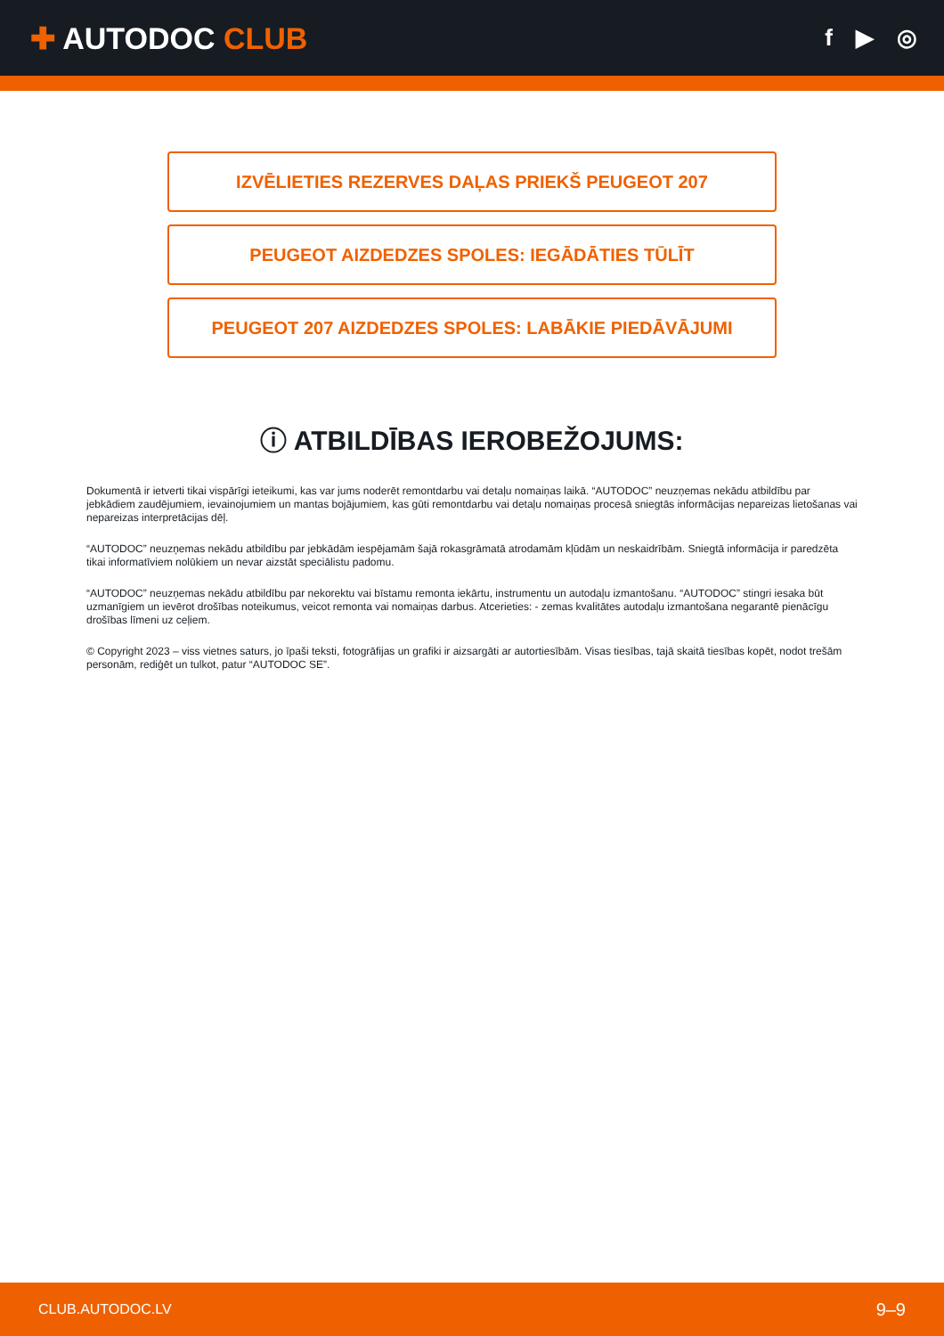✚ AUTODOC CLUB
f ▶ ◎
IZVĒLIETIES REZERVES DAĻAS PRIEKŠ PEUGEOT 207
PEUGEOT AIZDEDZES SPOLES: IEGĀDĀTIES TŪLĪT
PEUGEOT 207 AIZDEDZES SPOLES: LABĀKIE PIEDĀVĀJUMI
ⓘ ATBILDĪBAS IEROBEŽOJUMS:
Dokumentā ir ietverti tikai vispārīgi ieteikumi, kas var jums noderēt remontdarbu vai detaļu nomaiņas laikā. “AUTODOC” neuzņemas nekādu atbildību par jebkādiem zaudējumiem, ievainojumiem un mantas bojājumiem, kas gūti remontdarbu vai detaļu nomaiņas procesā sniegtās informācijas nepareizas lietošanas vai nepareizas interpretācijas dēļ.
“AUTODOC” neuzņemas nekādu atbildību par jebkādām iespējamām šajā rokasgrāmatā atrodamām kļūdām un neskaidrībām. Sniegtā informācija ir paredzēta tikai informatīviem nolūkiem un nevar aizstāt speciālistu padomu.
“AUTODOC” neuzņemas nekādu atbildību par nekorektu vai bīstamu remonta iekārtu, instrumentu un autodaļu izmantošanu. “AUTODOC” stingri iesaka būt uzmanīgiem un ievērot drošības noteikumus, veicot remonta vai nomaiņas darbus. Atcerieties: - zemas kvalitātes autodaļu izmantošana negarantē pienācīgu drošības līmeni uz ceļiem.
© Copyright 2023 – viss vietnes saturs, jo īpaši teksti, fotogrāfijas un grafiki ir aizsargāti ar autortiesībām. Visas tiesības, tajā skaitā tiesības kopēt, nodot trešām personām, rediģēt un tulkot, patur “AUTODOC SE”.
CLUB.AUTODOC.LV 9–9